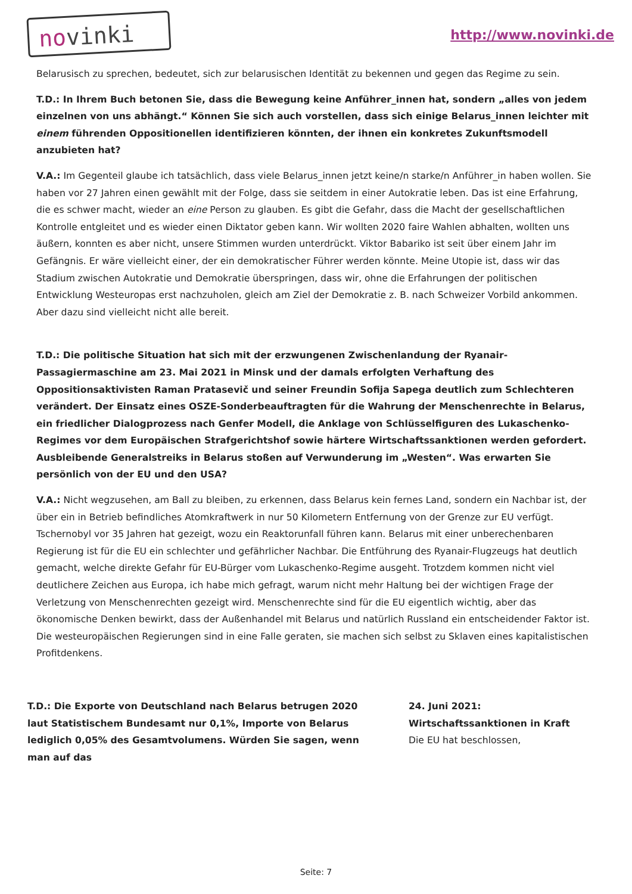nov inki http://www.novinki.de
Belarusisch zu sprechen, bedeutet, sich zur belarusischen Identität zu bekennen und gegen das Regime zu sein.
T.D.: In Ihrem Buch betonen Sie, dass die Bewegung keine Anführer_innen hat, sondern „alles von jedem einzelnen von uns abhängt.“ Können Sie sich auch vorstellen, dass sich einige Belarus_innen leichter mit einem führenden Oppositionellen identifizieren könnten, der ihnen ein konkretes Zukunftsmodell anzubieten hat?
V.A.: Im Gegenteil glaube ich tatsächlich, dass viele Belarus_innen jetzt keine/n starke/n Anführer_in haben wollen. Sie haben vor 27 Jahren einen gewählt mit der Folge, dass sie seitdem in einer Autokratie leben. Das ist eine Erfahrung, die es schwer macht, wieder an eine Person zu glauben. Es gibt die Gefahr, dass die Macht der gesellschaftlichen Kontrolle entgleitet und es wieder einen Diktator geben kann. Wir wollten 2020 faire Wahlen abhalten, wollten uns äußern, konnten es aber nicht, unsere Stimmen wurden unterdrückt. Viktor Babariko ist seit über einem Jahr im Gefängnis. Er wäre vielleicht einer, der ein demokratischer Führer werden könnte. Meine Utopie ist, dass wir das Stadium zwischen Autokratie und Demokratie überspringen, dass wir, ohne die Erfahrungen der politischen Entwicklung Westeuropas erst nachzuholen, gleich am Ziel der Demokratie z. B. nach Schweizer Vorbild ankommen. Aber dazu sind vielleicht nicht alle bereit.
T.D.: Die politische Situation hat sich mit der erzwungenen Zwischenlandung der Ryanair-Passagiermaschine am 23. Mai 2021 in Minsk und der damals erfolgten Verhaftung des Oppositionsaktivisten Raman Pratasevič und seiner Freundin Sofija Sapega deutlich zum Schlechteren verändert. Der Einsatz eines OSZE-Sonderbeauftragten für die Wahrung der Menschenrechte in Belarus, ein friedlicher Dialogprozess nach Genfer Modell, die Anklage von Schlüsselfiguren des Lukaschenko-Regimes vor dem Europäischen Strafgerichtshof sowie härtere Wirtschaftssanktionen werden gefordert. Ausbleibende Generalstreiks in Belarus stoßen auf Verwunderung im „Westen“. Was erwarten Sie persönlich von der EU und den USA?
V.A.: Nicht wegzusehen, am Ball zu bleiben, zu erkennen, dass Belarus kein fernes Land, sondern ein Nachbar ist, der über ein in Betrieb befindliches Atomkraftwerk in nur 50 Kilometern Entfernung von der Grenze zur EU verfügt. Tschernobyl vor 35 Jahren hat gezeigt, wozu ein Reaktorunfall führen kann. Belarus mit einer unberechenbaren Regierung ist für die EU ein schlechter und gefährlicher Nachbar. Die Entführung des Ryanair-Flugzeugs hat deutlich gemacht, welche direkte Gefahr für EU-Bürger vom Lukaschenko-Regime ausgeht. Trotzdem kommen nicht viel deutlichere Zeichen aus Europa, ich habe mich gefragt, warum nicht mehr Haltung bei der wichtigen Frage der Verletzung von Menschenrechten gezeigt wird. Menschenrechte sind für die EU eigentlich wichtig, aber das ökonomische Denken bewirkt, dass der Außenhandel mit Belarus und natürlich Russland ein entscheidender Faktor ist. Die westeuropäischen Regierungen sind in eine Falle geraten, sie machen sich selbst zu Sklaven eines kapitalistischen Profitdenkens.
T.D.: Die Exporte von Deutschland nach Belarus betrugen 2020 laut Statistischem Bundesamt nur 0,1%, Importe von Belarus lediglich 0,05% des Gesamtvolumens. Würden Sie sagen, wenn man auf das
24. Juni 2021:
Wirtschaftssanktionen in Kraft
Die EU hat beschlossen,
Seite: 7